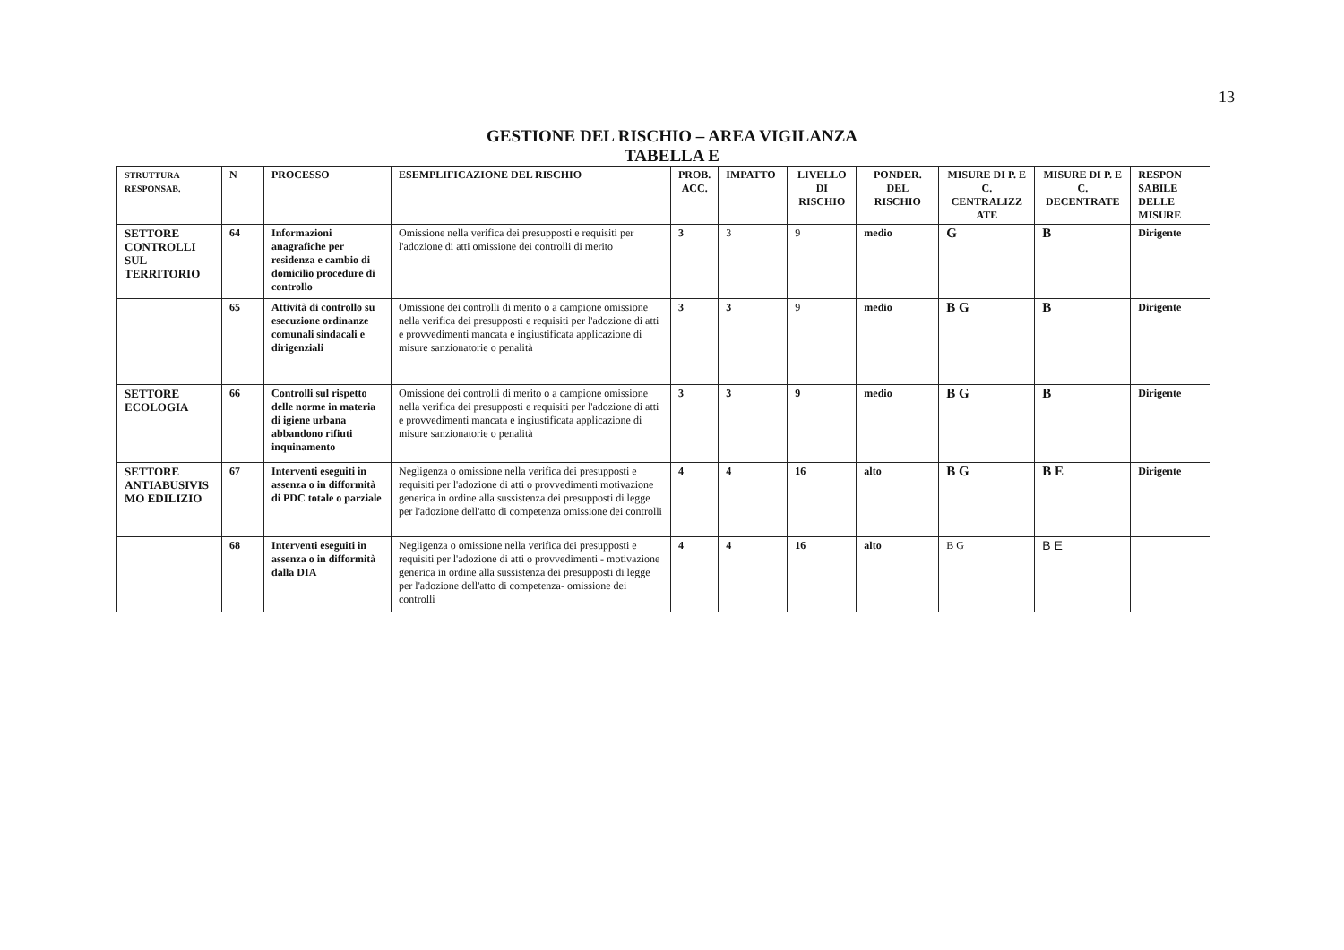13
GESTIONE DEL RISCHIO – AREA VIGILANZA
TABELLA E
| STRUTTURA RESPONSAB. | N | PROCESSO | ESEMPLIFICAZIONE DEL RISCHIO | PROB. ACC. | IMPATTO | LIVELLO DI RISCHIO | PONDER. DEL RISCHIO | MISURE DI P. E C. CENTRALIZZ ATE | MISURE DI P. E C. DECENTRATE | RESPON SABILE DELLE MISURE |
| --- | --- | --- | --- | --- | --- | --- | --- | --- | --- | --- |
| SETTORE CONTROLLI SUL TERRITORIO | 64 | Informazioni anagrafiche per residenza e cambio di domicilio procedure di controllo | Omissione nella verifica dei presupposti e requisiti per l'adozione di atti omissione dei controlli di merito | 3 | 3 | 9 | medio | G | B | Dirigente |
| | 65 | Attività di controllo su esecuzione ordinanze comunali sindacali e dirigenziali | Omissione dei controlli di merito o a campione omissione nella verifica dei presupposti e requisiti per l'adozione di atti e provvedimenti mancata e ingiustificata applicazione di misure sanzionatorie o penalità | 3 | 3 | 9 | medio | B G | B | Dirigente |
| SETTORE ECOLOGIA | 66 | Controlli sul rispetto delle norme in materia di igiene urbana abbandono rifiuti inquinamento | Omissione dei controlli di merito o a campione omissione nella verifica dei presupposti e requisiti per l'adozione di atti e provvedimenti mancata e ingiustificata applicazione di misure sanzionatorie o penalità | 3 | 3 | 9 | medio | B G | B | Dirigente |
| SETTORE ANTIABUSIVIS MO EDILIZIO | 67 | Interventi eseguiti in assenza o in difformità di PDC totale o parziale | Negligenza o omissione nella verifica dei presupposti e requisiti per l'adozione di atti o provvedimenti motivazione generica in ordine alla sussistenza dei presupposti di legge per l'adozione dell'atto di competenza omissione dei controlli | 4 | 4 | 16 | alto | B G | B E | Dirigente |
| | 68 | Interventi eseguiti in assenza o in difformità dalla DIA | Negligenza o omissione nella verifica dei presupposti e requisiti per l'adozione di atti o provvedimenti - motivazione generica in ordine alla sussistenza dei presupposti di legge per l'adozione dell'atto di competenza- omissione dei controlli | 4 | 4 | 16 | alto | B G | B E | |